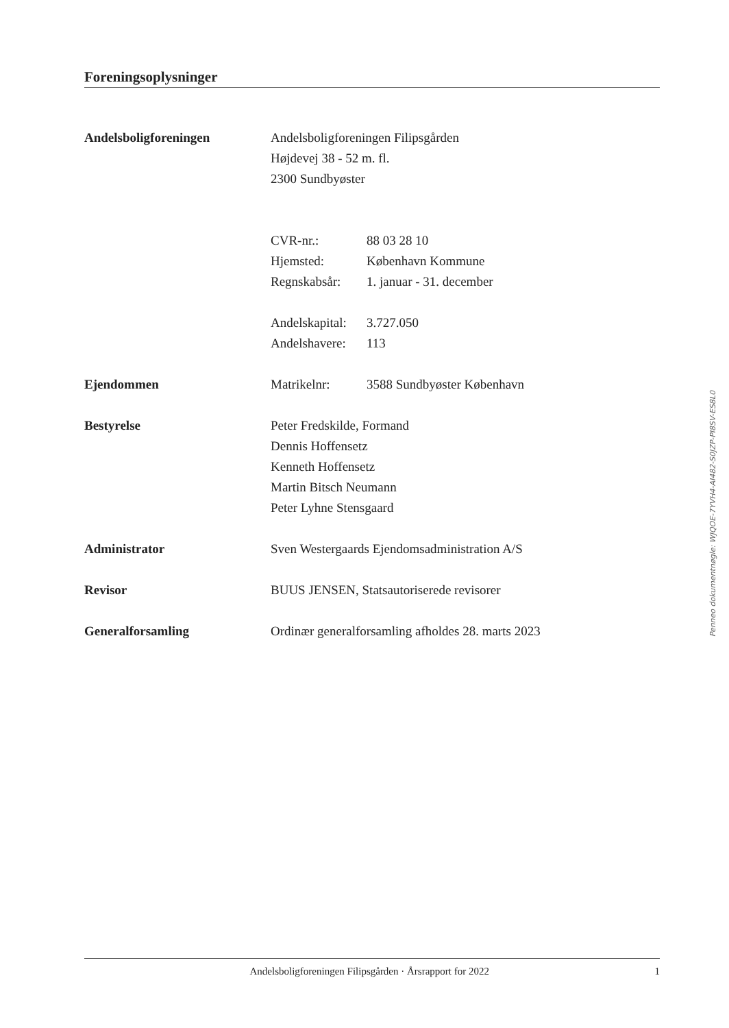Foreningsoplysninger
Andelsboligforeningen Andelsboligforeningen Filipsgården
Højdevej 38 - 52 m. fl.
2300 Sundbyøster
CVR-nr.: 88 03 28 10
Hjemsted: København Kommune
Regnskabsår: 1. januar - 31. december
Andelskapital: 3.727.050
Andelshavere: 113
Ejendommen Matrikelnr: 3588 Sundbyøster København
Bestyrelse Peter Fredskilde, Formand
Dennis Hoffensetz
Kenneth Hoffensetz
Martin Bitsch Neumann
Peter Lyhne Stensgaard
Administrator Sven Westergaards Ejendomsadministration A/S
Revisor BUUS JENSEN, Statsautoriserede revisorer
Generalforsamling Ordinær generalforsamling afholdes 28. marts 2023
Penneo dokumentnøgle: WJQOE-7YVH4-AI482-S0JZP-PI8SV-ES8L0
Andelsboligforeningen Filipsgården · Årsrapport for 2022 1